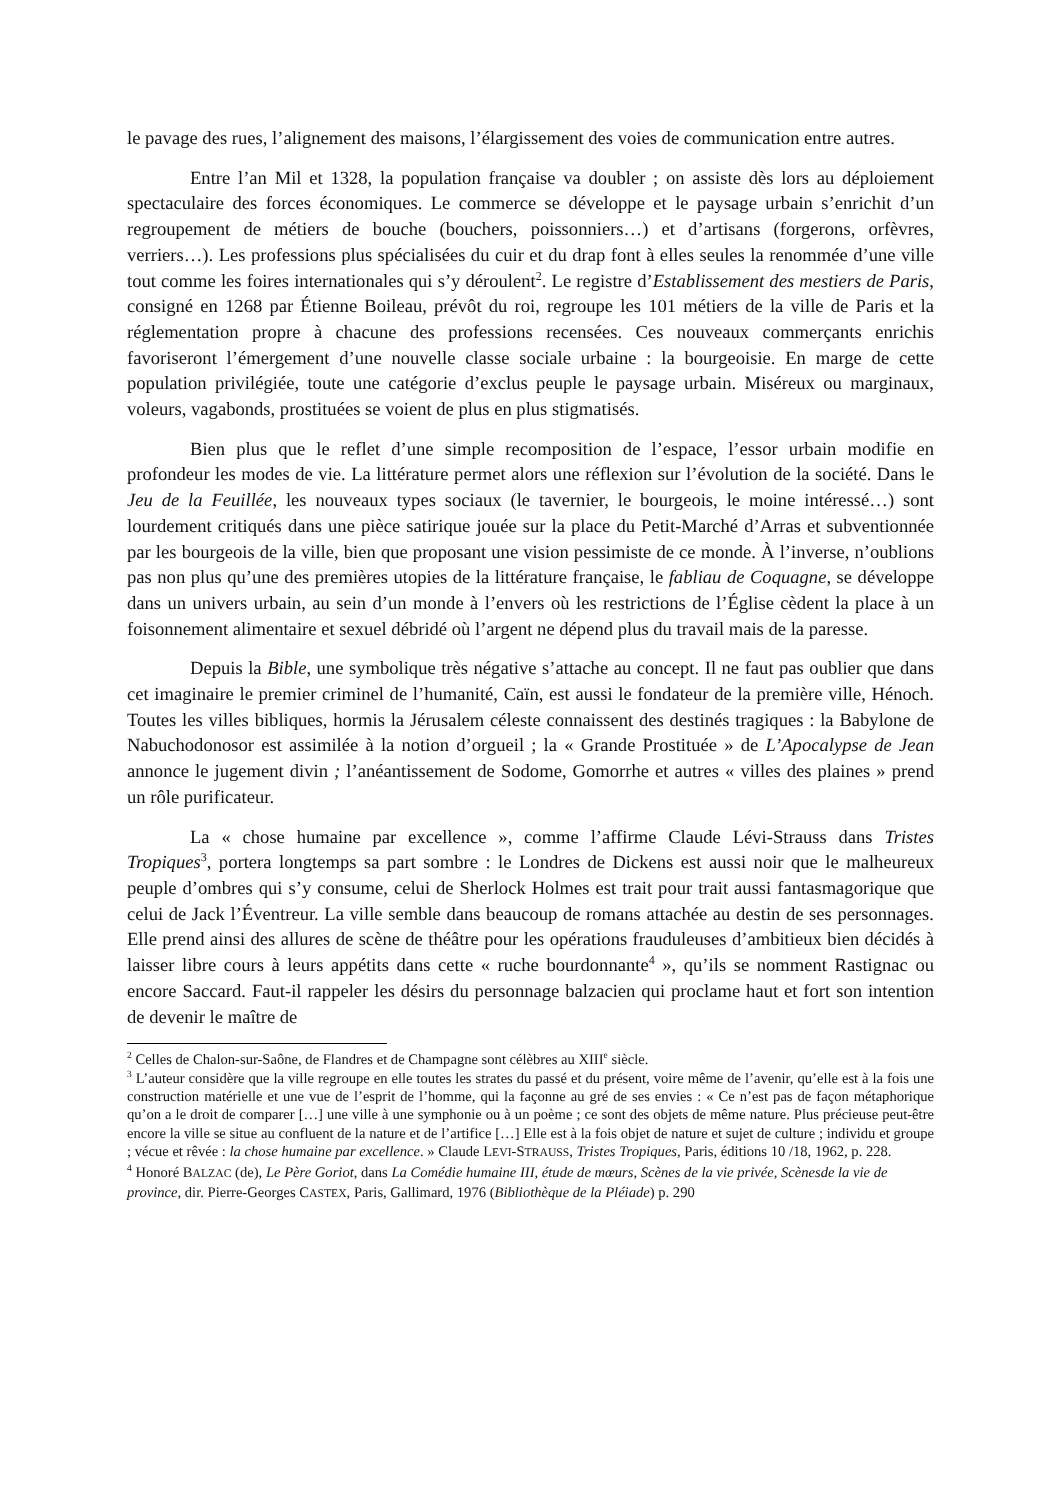le pavage des rues, l’alignement des maisons, l’élargissement des voies de communication entre autres.
Entre l’an Mil et 1328, la population française va doubler ; on assiste dès lors au déploiement spectaculaire des forces économiques. Le commerce se développe et le paysage urbain s’enrichit d’un regroupement de métiers de bouche (bouchers, poissonniers…) et d’artisans (forgerons, orfèvres, verriers…). Les professions plus spécialisées du cuir et du drap font à elles seules la renommée d’une ville tout comme les foires internationales qui s’y déroulent<sup>2</sup>. Le registre d’Establissement des mestiers de Paris, consigné en 1268 par Étienne Boileau, prévôt du roi, regroupe les 101 métiers de la ville de Paris et la réglementation propre à chacune des professions recensées. Ces nouveaux commerçants enrichis favoriseront l’émergement d’une nouvelle classe sociale urbaine : la bourgeoisie. En marge de cette population privilégiée, toute une catégorie d’exclus peuple le paysage urbain. Miséreux ou marginaux, voleurs, vagabonds, prostituées se voient de plus en plus stigmatisés.
Bien plus que le reflet d’une simple recomposition de l’espace, l’essor urbain modifie en profondeur les modes de vie. La littérature permet alors une réflexion sur l’évolution de la société. Dans le Jeu de la Feuillée, les nouveaux types sociaux (le tavernier, le bourgeois, le moine intéressé…) sont lourdement critiqués dans une pièce satirique jouée sur la place du Petit-Marché d’Arras et subventionnée par les bourgeois de la ville, bien que proposant une vision pessimiste de ce monde. À l’inverse, n’oublions pas non plus qu’une des premières utopies de la littérature française, le fabliau de Coquagne, se développe dans un univers urbain, au sein d’un monde à l’envers où les restrictions de l’Église cèdent la place à un foisonnement alimentaire et sexuel débridé où l’argent ne dépend plus du travail mais de la paresse.
Depuis la Bible, une symbolique très négative s’attache au concept. Il ne faut pas oublier que dans cet imaginaire le premier criminel de l’humanité, Caïn, est aussi le fondateur de la première ville, Hénoch. Toutes les villes bibliques, hormis la Jérusalem céleste connaissent des destinés tragiques : la Babylone de Nabuchodonosor est assimilée à la notion d’orgueil ; la « Grande Prostituée » de L’Apocalypse de Jean annonce le jugement divin ; l’anéantissement de Sodome, Gomorrhe et autres « villes des plaines » prend un rôle purificateur.
La « chose humaine par excellence », comme l’affirme Claude Lévi-Strauss dans Tristes Tropiques<sup>3</sup>, portera longtemps sa part sombre : le Londres de Dickens est aussi noir que le malheureux peuple d’ombres qui s’y consume, celui de Sherlock Holmes est trait pour trait aussi fantasmagorique que celui de Jack l’Éventreur. La ville semble dans beaucoup de romans attachée au destin de ses personnages. Elle prend ainsi des allures de scène de théâtre pour les opérations frauduleuses d’ambitieux bien décidés à laisser libre cours à leurs appétits dans cette « ruche bourdonnante<sup>4</sup> », qu’ils se nomment Rastignac ou encore Saccard. Faut-il rappeler les désirs du personnage balzacien qui proclame haut et fort son intention de devenir le maître de
<sup>2</sup> Celles de Chalon-sur-Saône, de Flandres et de Champagne sont célèbres au XIII<sup>e</sup> siècle.
<sup>3</sup> L’auteur considère que la ville regroupe en elle toutes les strates du passé et du présent, voire même de l’avenir, qu’elle est à la fois une construction matérielle et une vue de l’esprit de l’homme, qui la façonne au gré de ses envies : « Ce n’est pas de façon métaphorique qu’on a le droit de comparer […] une ville à une symphonie ou à un poème ; ce sont des objets de même nature. Plus précieuse peut-être encore la ville se situe au confluent de la nature et de l’artifice […] Elle est à la fois objet de nature et sujet de culture ; individu et groupe ; vécue et rêvée : la chose humaine par excellence. » Claude LEVI-STRAUSS, Tristes Tropiques, Paris, éditions 10 /18, 1962, p. 228.
<sup>4</sup> Honoré BALZAC (de), Le Père Goriot, dans La Comédie humaine III, étude de mœurs, Scènes de la vie privée, Scènesde la vie de province, dir. Pierre-Georges CASTEX, Paris, Gallimard, 1976 (Bibliothèque de la Pléiade) p. 290